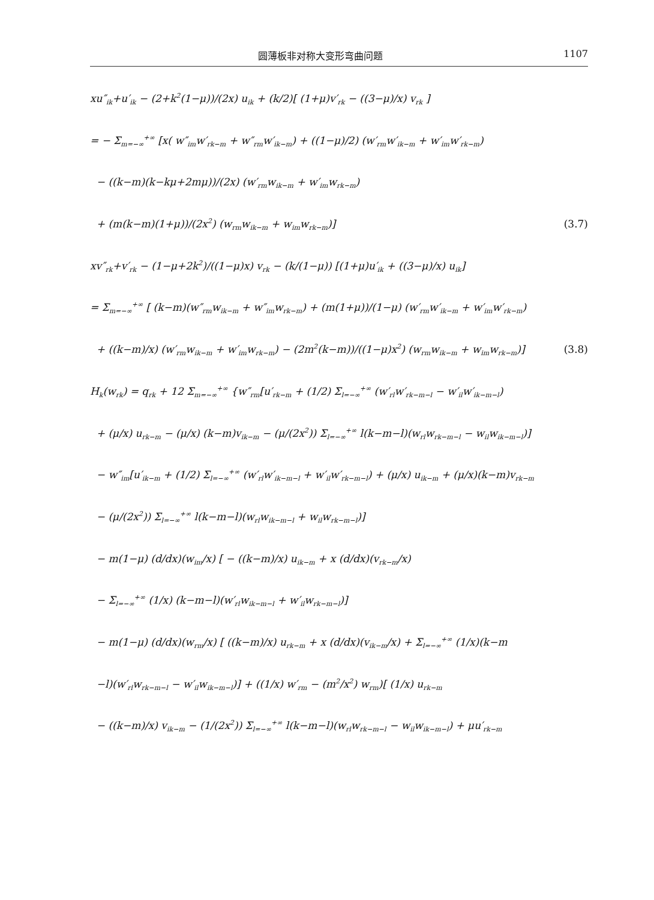圆薄板非对称大变形弯曲问题 1107
xu″<sub>ik</sub>+u′<sub>ik</sub> − (2+k<sup>2</sup>(1−μ))/(2x) u<sub>ik</sub> + (k/2)[ (1+μ)v′<sub>rk</sub> − ((3−μ)/x) v<sub>rk</sub> ]
= − Σ<sub>m=−∞</sub><sup>+∞</sup> [x( w″<sub>im</sub>w′<sub>rk−m</sub> + w″<sub>rm</sub>w′<sub>ik−m</sub>) + ((1−μ)/2) (w′<sub>rm</sub>w′<sub>ik−m</sub> + w′<sub>im</sub>w′<sub>rk−m</sub>)
− ((k−m)(k−kμ+2mμ))/(2x) (w′<sub>rm</sub>w<sub>ik−m</sub> + w′<sub>im</sub>w<sub>rk−m</sub>)
+ (m(k−m)(1+μ))/(2x<sup>2</sup>) (w<sub>rm</sub>w<sub>ik−m</sub> + w<sub>im</sub>w<sub>rk−m</sub>)]
(3.7)
xv″<sub>rk</sub>+v′<sub>rk</sub> − (1−μ+2k<sup>2</sup>)/((1−μ)x) v<sub>rk</sub> − (k/(1−μ)) [(1+μ)u′<sub>ik</sub> + ((3−μ)/x) u<sub>ik</sub>]
= Σ<sub>m=−∞</sub><sup>+∞</sup> [ (k−m)(w″<sub>rm</sub>w<sub>ik−m</sub> + w″<sub>im</sub>w<sub>rk−m</sub>) + (m(1+μ))/(1−μ) (w′<sub>rm</sub>w′<sub>ik−m</sub> + w′<sub>im</sub>w′<sub>rk−m</sub>)
+ ((k−m)/x) (w′<sub>rm</sub>w<sub>ik−m</sub> + w′<sub>im</sub>w<sub>rk−m</sub>) − (2m<sup>2</sup>(k−m))/((1−μ)x<sup>2</sup>) (w<sub>rm</sub>w<sub>ik−m</sub> + w<sub>im</sub>w<sub>rk−m</sub>)]
(3.8)
H<sub>k</sub>(w<sub>rk</sub>) = q<sub>rk</sub> + 12 Σ<sub>m=−∞</sub><sup>+∞</sup> {w″<sub>rm</sub>[u′<sub>rk−m</sub> + (1/2) Σ<sub>l=−∞</sub><sup>+∞</sup> (w′<sub>rl</sub>w′<sub>rk−m−l</sub> − w′<sub>il</sub>w′<sub>ik−m−l</sub>)
+ (μ/x) u<sub>rk−m</sub> − (μ/x) (k−m)v<sub>ik−m</sub> − (μ/(2x<sup>2</sup>)) Σ<sub>l=−∞</sub><sup>+∞</sup> l(k−m−l)(w<sub>rl</sub>w<sub>rk−m−l</sub> − w<sub>il</sub>w<sub>ik−m−l</sub>)]
− w″<sub>im</sub>[u′<sub>ik−m</sub> + (1/2) Σ<sub>l=−∞</sub><sup>+∞</sup> (w′<sub>rl</sub>w′<sub>ik−m−l</sub> + w′<sub>il</sub>w′<sub>rk−m−l</sub>) + (μ/x) u<sub>ik−m</sub> + (μ/x)(k−m)v<sub>rk−m</sub>
− (μ/(2x<sup>2</sup>)) Σ<sub>l=−∞</sub><sup>+∞</sup> l(k−m−l)(w<sub>rl</sub>w<sub>ik−m−l</sub> + w<sub>il</sub>w<sub>rk−m−l</sub>)]
− m(1−μ) (d/dx)(w<sub>im</sub>/x) [ − ((k−m)/x) u<sub>ik−m</sub> + x (d/dx)(v<sub>rk−m</sub>/x)
− Σ<sub>l=−∞</sub><sup>+∞</sup> (1/x) (k−m−l)(w′<sub>rl</sub>w<sub>ik−m−l</sub> + w′<sub>il</sub>w<sub>rk−m−l</sub>)]
− m(1−μ) (d/dx)(w<sub>rm</sub>/x) [ ((k−m)/x) u<sub>rk−m</sub> + x (d/dx)(v<sub>ik−m</sub>/x) + Σ<sub>l=−∞</sub><sup>+∞</sup> (1/x)(k−m
−l)(w′<sub>rl</sub>w<sub>rk−m−l</sub> − w′<sub>il</sub>w<sub>ik−m−l</sub>)] + ((1/x) w′<sub>rm</sub> − (m<sup>2</sup>/x<sup>2</sup>) w<sub>rm</sub>)[ (1/x) u<sub>rk−m</sub>
− ((k−m)/x) v<sub>ik−m</sub> − (1/(2x<sup>2</sup>)) Σ<sub>l=−∞</sub><sup>+∞</sup> l(k−m−l)(w<sub>rl</sub>w<sub>rk−m−l</sub> − w<sub>il</sub>w<sub>ik−m−l</sub>) + μu′<sub>rk−m</sub>